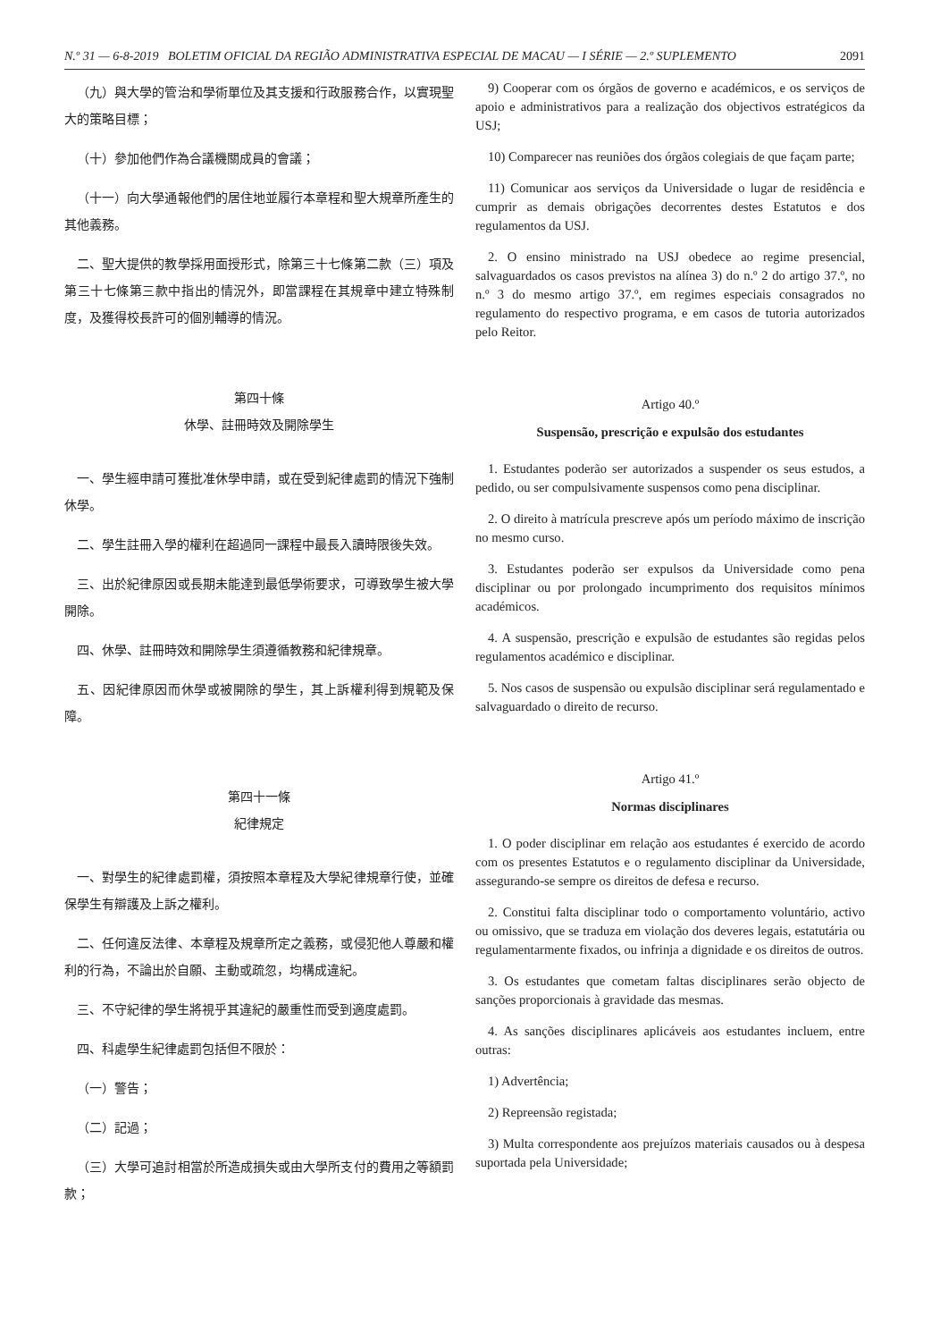N.º 31 — 6-8-2019 BOLETIM OFICIAL DA REGIÃO ADMINISTRATIVA ESPECIAL DE MACAU — I SÉRIE — 2.º SUPLEMENTO 2091
（九）與大學的管治和學術單位及其支援和行政服務合作，以實現聖大的策略目標；
（十）參加他們作為合議機關成員的會議；
（十一）向大學通報他們的居住地並履行本章程和聖大規章所產生的其他義務。
二、聖大提供的教學採用面授形式，除第三十七條第二款（三）項及第三十七條第三款中指出的情況外，即當課程在其規章中建立特殊制度，及獲得校長許可的個別輔導的情況。
第四十條
休學、註冊時效及開除學生
一、學生經申請可獲批准休學申請，或在受到紀律處罰的情況下強制休學。
二、學生註冊入學的權利在超過同一課程中最長入讀時限後失效。
三、出於紀律原因或長期未能達到最低學術要求，可導致學生被大學開除。
四、休學、註冊時效和開除學生須遵循教務和紀律規章。
五、因紀律原因而休學或被開除的學生，其上訴權利得到規範及保障。
第四十一條
紀律規定
一、對學生的紀律處罰權，須按照本章程及大學紀律規章行使，並確保學生有辯護及上訴之權利。
二、任何違反法律、本章程及規章所定之義務，或侵犯他人尊嚴和權利的行為，不論出於自願、主動或疏忽，均構成違紀。
三、不守紀律的學生將視乎其違紀的嚴重性而受到適度處罰。
四、科處學生紀律處罰包括但不限於：
（一）警告；
（二）記過；
（三）大學可追討相當於所造成損失或由大學所支付的費用之等額罰款；
9) Cooperar com os órgãos de governo e académicos, e os serviços de apoio e administrativos para a realização dos objectivos estratégicos da USJ;
10) Comparecer nas reuniões dos órgãos colegiais de que façam parte;
11) Comunicar aos serviços da Universidade o lugar de residência e cumprir as demais obrigações decorrentes destes Estatutos e dos regulamentos da USJ.
2. O ensino ministrado na USJ obedece ao regime presencial, salvaguardados os casos previstos na alínea 3) do n.º 2 do artigo 37.º, no n.º 3 do mesmo artigo 37.º, em regimes especiais consagrados no regulamento do respectivo programa, e em casos de tutoria autorizados pelo Reitor.
Artigo 40.º
Suspensão, prescrição e expulsão dos estudantes
1. Estudantes poderão ser autorizados a suspender os seus estudos, a pedido, ou ser compulsivamente suspensos como pena disciplinar.
2. O direito à matrícula prescreve após um período máximo de inscrição no mesmo curso.
3. Estudantes poderão ser expulsos da Universidade como pena disciplinar ou por prolongado incumprimento dos requisitos mínimos académicos.
4. A suspensão, prescrição e expulsão de estudantes são regidas pelos regulamentos académico e disciplinar.
5. Nos casos de suspensão ou expulsão disciplinar será regulamentado e salvaguardado o direito de recurso.
Artigo 41.º
Normas disciplinares
1. O poder disciplinar em relação aos estudantes é exercido de acordo com os presentes Estatutos e o regulamento disciplinar da Universidade, assegurando-se sempre os direitos de defesa e recurso.
2. Constitui falta disciplinar todo o comportamento voluntário, activo ou omissivo, que se traduza em violação dos deveres legais, estatutária ou regulamentarmente fixados, ou infrinja a dignidade e os direitos de outros.
3. Os estudantes que cometam faltas disciplinares serão objecto de sanções proporcionais à gravidade das mesmas.
4. As sanções disciplinares aplicáveis aos estudantes incluem, entre outras:
1) Advertência;
2) Repreensão registada;
3) Multa correspondente aos prejuízos materiais causados ou à despesa suportada pela Universidade;